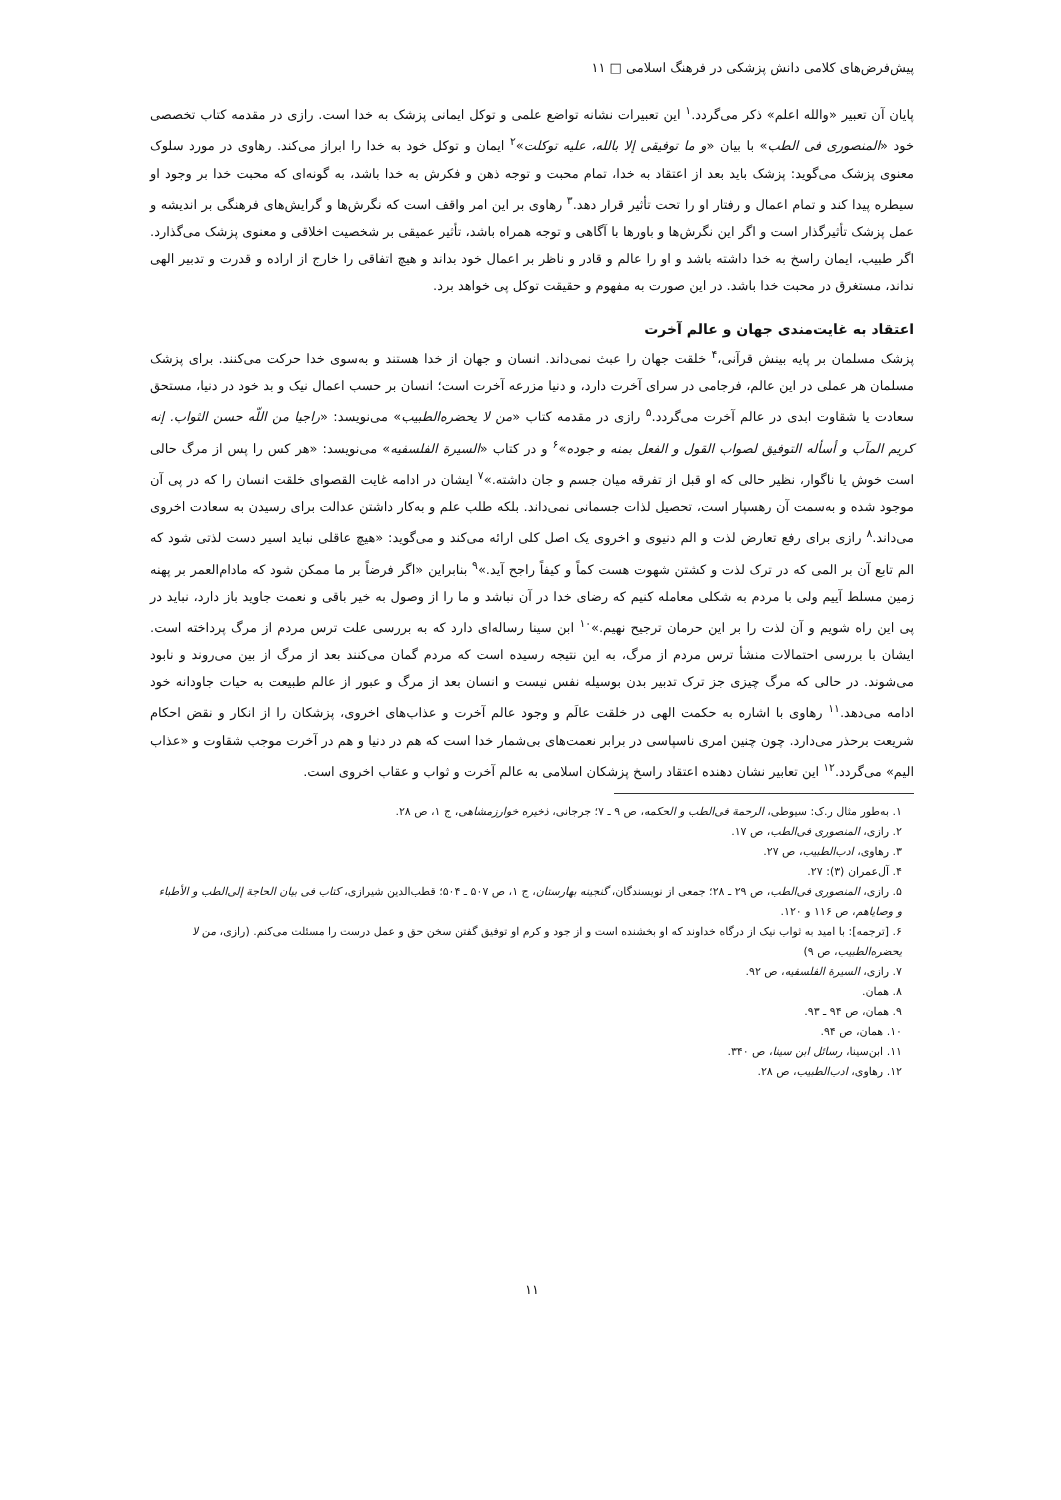پیش‌فرض‌های کلامی دانش پزشکی در فرهنگ اسلامی □ ۱۱
پایان آن تعبیر «والله اعلم» ذکر می‌گردد.<sup>۱</sup> این تعبیرات نشانه تواضع علمی و توکل ایمانی پزشک به خدا است. رازی در مقدمه کتاب تخصصی خود «المنصوری فی الطب» با بیان «و ما توفیقی إلا بالله، علیه توکلت»<sup>۲</sup> ایمان و توکل خود به خدا را ابراز می‌کند. رهاوی در مورد سلوک معنوی پزشک می‌گوید: پزشک باید بعد از اعتقاد به خدا، تمام محبت و توجه ذهن و فکرش به خدا باشد، به گونه‌ای که محبت خدا بر وجود او سیطره پیدا کند و تمام اعمال و رفتار او را تحت تأثیر قرار دهد.<sup>۳</sup> رهاوی بر این امر واقف است که نگرش‌ها و گرایش‌های فرهنگی بر اندیشه و عمل پزشک تأثیرگذار است و اگر این نگرش‌ها و باورها با آگاهی و توجه همراه باشد، تأثیر عمیقی بر شخصیت اخلاقی و معنوی پزشک می‌گذارد. اگر طبیب، ایمان راسخ به خدا داشته باشد و او را عالم و قادر و ناظر بر اعمال خود بداند و هیچ اتفاقی را خارج از اراده و قدرت و تدبیر الهی نداند، مستغرق در محبت خدا باشد. در این صورت به مفهوم و حقیقت توکل پی خواهد برد.
اعتقاد به غایت‌مندی جهان و عالم آخرت
پزشک مسلمان بر پایه بینش قرآنی،<sup>۴</sup> خلقت جهان را عبث نمی‌داند. انسان و جهان از خدا هستند و به‌سوی خدا حرکت می‌کنند. برای پزشک مسلمان هر عملی در این عالم، فرجامی در سرای آخرت دارد، و دنیا مزرعه آخرت است؛ انسان بر حسب اعمال نیک و بد خود در دنیا، مستحق سعادت یا شقاوت ابدی در عالم آخرت می‌گردد.<sup>۵</sup> رازی در مقدمه کتاب «من لا یحضره‌الطبیب» می‌نویسد: «راجیا من اللّه حسن الثواب. إنه کریم المآب و أسأله التوفیق لصواب القول و الفعل بمنه و جوده»<sup>۶</sup> و در کتاب «السیرة الفلسفیه» می‌نویسد: «هر کس را پس از مرگ حالی است خوش یا ناگوار، نظیر حالی که او قبل از تفرقه میان جسم و جان داشته.»<sup>۷</sup> ایشان در ادامه غایت القصوای خلقت انسان را که در پی آن موجود شده و به‌سمت آن رهسپار است، تحصیل لذات جسمانی نمی‌داند. بلکه طلب علم و به‌کار داشتن عدالت برای رسیدن به سعادت اخروی می‌داند.<sup>۸</sup> رازی برای رفع تعارض لذت و الم دنیوی و اخروی یک اصل کلی ارائه می‌کند و می‌گوید: «هیچ عاقلی نباید اسیر دست لذتی شود که الم تابع آن بر المی که در ترک لذت و کشتن شهوت هست کماً و کیفاً راجح آید.»<sup>۹</sup> بنابراین «اگر فرضاً بر ما ممکن شود که مادام‌العمر بر پهنه زمین مسلط آییم ولی با مردم به شکلی معامله کنیم که رضای خدا در آن نباشد و ما را از وصول به خیر باقی و نعمت جاوید باز دارد، نباید در پی این راه شویم و آن لذت را بر این حرمان ترجیح نهیم.»<sup>۱۰</sup> ابن سینا رساله‌ای دارد که به بررسی علت ترس مردم از مرگ پرداخته است. ایشان با بررسی احتمالات منشأ ترس مردم از مرگ، به این نتیجه رسیده است که مردم گمان می‌کنند بعد از مرگ از بین می‌روند و نابود می‌شوند. در حالی که مرگ چیزی جز ترک تدبیر بدن بوسیله نفس نیست و انسان بعد از مرگ و عبور از عالم طبیعت به حیات جاودانه خود ادامه می‌دهد.<sup>۱۱</sup> رهاوی با اشاره به حکمت الهی در خلقت عالَم و وجود عالم آخرت و عذاب‌های اخروی، پزشکان را از انکار و نقض احکام شریعت برحذر می‌دارد. چون چنین امری ناسپاسی در برابر نعمت‌های بی‌شمار خدا است که هم در دنیا و هم در آخرت موجب شقاوت و «عذاب الیم» می‌گردد.<sup>۱۲</sup> این تعابیر نشان دهنده اعتقاد راسخ پزشکان اسلامی به عالم آخرت و ثواب و عقاب اخروی است.
۱. به‌طور مثال ر.ک: سیوطی، الرحمة فی‌الطب و الحکمه، ص ۹ ـ ۷؛ جرجانی، ذخیره خوارزمشاهی، ج ۱، ص ۲۸.
۲. رازی، المنصوری فی‌الطب، ص ۱۷.
۳. رهاوی، ادب‌الطبیب، ص ۲۷.
۴. آل‌عمران (۳): ۲۷.
۵. رازی، المنصوری فی‌الطب، ص ۲۹ ـ ۲۸؛ جمعی از نویسندگان، گنجینه بهارستان، ج ۱، ص ۵۰۷ ـ ۵۰۴؛ قطب‌الدین شیرازی، کتاب فی بیان الحاجة إلی‌الطب و الأطباء و وصایاهم، ص ۱۱۶ و ۱۲۰.
۶. [ترجمه]: با امید به ثواب نیک از درگاه خداوند که او بخشنده است و از جود و کرم او توفیق گفتن سخن حق و عمل درست را مسئلت می‌کنم. (رازی، من لا یحضره‌الطبیب، ص ۹)
۷. رازی، السیرة الفلسفیه، ص ۹۲.
۸. همان.
۹. همان، ص ۹۴ ـ ۹۳.
۱۰. همان، ص ۹۴.
۱۱. ابن‌سینا، رسائل ابن سینا، ص ۳۴۰.
۱۲. رهاوی، ادب‌الطبیب، ص ۲۸.
۱۱